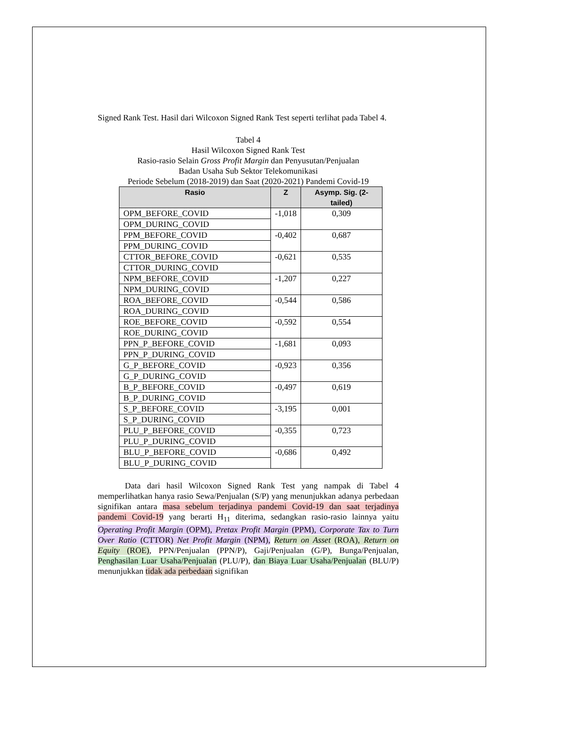Signed Rank Test. Hasil dari Wilcoxon Signed Rank Test seperti terlihat pada Tabel 4.
Tabel 4
Hasil Wilcoxon Signed Rank Test
Rasio-rasio Selain Gross Profit Margin dan Penyusutan/Penjualan
Badan Usaha Sub Sektor Telekomunikasi
Periode Sebelum (2018-2019) dan Saat (2020-2021) Pandemi Covid-19
| Rasio | Z | Asymp. Sig. (2-tailed) |
| --- | --- | --- |
| OPM_BEFORE_COVID | -1,018 | 0,309 |
| OPM_DURING_COVID | | |
| PPM_BEFORE_COVID | -0,402 | 0,687 |
| PPM_DURING_COVID | | |
| CTTOR_BEFORE_COVID | -0,621 | 0,535 |
| CTTOR_DURING_COVID | | |
| NPM_BEFORE_COVID | -1,207 | 0,227 |
| NPM_DURING_COVID | | |
| ROA_BEFORE_COVID | -0,544 | 0,586 |
| ROA_DURING_COVID | | |
| ROE_BEFORE_COVID | -0,592 | 0,554 |
| ROE_DURING_COVID | | |
| PPN_P_BEFORE_COVID | -1,681 | 0,093 |
| PPN_P_DURING_COVID | | |
| G_P_BEFORE_COVID | -0,923 | 0,356 |
| G_P_DURING_COVID | | |
| B_P_BEFORE_COVID | -0,497 | 0,619 |
| B_P_DURING_COVID | | |
| S_P_BEFORE_COVID | -3,195 | 0,001 |
| S_P_DURING_COVID | | |
| PLU_P_BEFORE_COVID | -0,355 | 0,723 |
| PLU_P_DURING_COVID | | |
| BLU_P_BEFORE_COVID | -0,686 | 0,492 |
| BLU_P_DURING_COVID | | |
Data dari hasil Wilcoxon Signed Rank Test yang nampak di Tabel 4 memperlihatkan hanya rasio Sewa/Penjualan (S/P) yang menunjukkan adanya perbedaan signifikan antara masa sebelum terjadinya pandemi Covid-19 dan saat terjadinya pandemi Covid-19 yang berarti H<sub>11</sub> diterima, sedangkan rasio-rasio lainnya yaitu Operating Profit Margin (OPM), Pretax Profit Margin (PPM), Corporate Tax to Turn Over Ratio (CTTOR) Net Profit Margin (NPM), Return on Asset (ROA), Return on Equity (ROE), PPN/Penjualan (PPN/P), Gaji/Penjualan (G/P), Bunga/Penjualan, Penghasilan Luar Usaha/Penjualan (PLU/P), dan Biaya Luar Usaha/Penjualan (BLU/P) menunjukkan tidak ada perbedaan signifikan